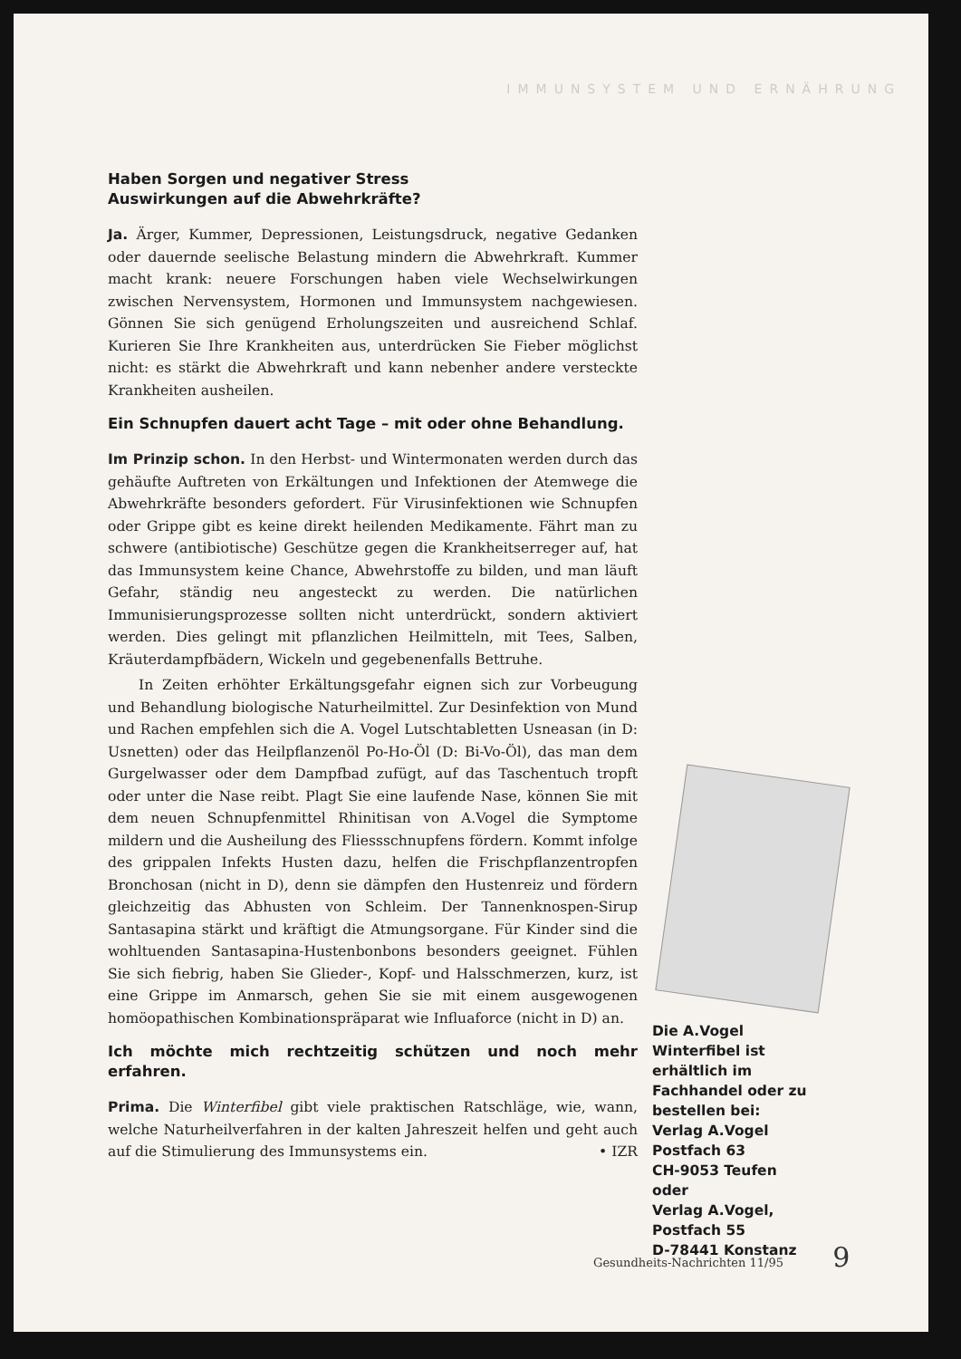IMMUNSYSTEM UND ERNÄHRUNG
Haben Sorgen und negativer Stress
Auswirkungen auf die Abwehrkräfte?
Ja. Ärger, Kummer, Depressionen, Leistungsdruck, negative Gedanken oder dauernde seelische Belastung mindern die Abwehrkraft. Kummer macht krank: neuere Forschungen haben viele Wechselwirkungen zwischen Nervensystem, Hormonen und Immunsystem nachgewiesen. Gönnen Sie sich genügend Erholungszeiten und ausreichend Schlaf. Kurieren Sie Ihre Krankheiten aus, unterdrücken Sie Fieber möglichst nicht: es stärkt die Abwehrkraft und kann nebenher andere versteckte Krankheiten ausheilen.
Ein Schnupfen dauert acht Tage – mit oder ohne Behandlung.
Im Prinzip schon. In den Herbst- und Wintermonaten werden durch das gehäufte Auftreten von Erkältungen und Infektionen der Atemwege die Abwehrkräfte besonders gefordert. Für Virusinfektionen wie Schnupfen oder Grippe gibt es keine direkt heilenden Medikamente. Fährt man zu schwere (antibiotische) Geschütze gegen die Krankheitserreger auf, hat das Immunsystem keine Chance, Abwehrstoffe zu bilden, und man läuft Gefahr, ständig neu angesteckt zu werden. Die natürlichen Immunisierungsprozesse sollten nicht unterdrückt, sondern aktiviert werden. Dies gelingt mit pflanzlichen Heilmitteln, mit Tees, Salben, Kräuterdampfbädern, Wickeln und gegebenenfalls Bettruhe.
In Zeiten erhöhter Erkältungsgefahr eignen sich zur Vorbeugung und Behandlung biologische Naturheilmittel. Zur Desinfektion von Mund und Rachen empfehlen sich die A. Vogel Lutschtabletten Usneasan (in D: Usnetten) oder das Heilpflanzenöl Po-Ho-Öl (D: Bi-Vo-Öl), das man dem Gurgelwasser oder dem Dampfbad zufügt, auf das Taschentuch tropft oder unter die Nase reibt. Plagt Sie eine laufende Nase, können Sie mit dem neuen Schnupfenmittel Rhinitisan von A.Vogel die Symptome mildern und die Ausheilung des Fliessschnupfens fördern. Kommt infolge des grippalen Infekts Husten dazu, helfen die Frischpflanzentropfen Bronchosan (nicht in D), denn sie dämpfen den Hustenreiz und fördern gleichzeitig das Abhusten von Schleim. Der Tannenknospen-Sirup Santasapina stärkt und kräftigt die Atmungsorgane. Für Kinder sind die wohltuenden Santasapina-Hustenbonbons besonders geeignet. Fühlen Sie sich fiebrig, haben Sie Glieder-, Kopf- und Halsschmerzen, kurz, ist eine Grippe im Anmarsch, gehen Sie sie mit einem ausgewogenen homöopathischen Kombinationspräparat wie Influaforce (nicht in D) an.
Ich möchte mich rechtzeitig schützen und noch mehr erfahren.
Prima. Die Winterfibel gibt viele praktischen Ratschläge, wie, wann, welche Naturheilverfahren in der kalten Jahreszeit helfen und geht auch auf die Stimulierung des Immunsystems ein. • IZR
Die A.Vogel
Winterfibel ist erhältlich im Fachhandel oder zu bestellen bei:
Verlag A.Vogel
Postfach 63
CH-9053 Teufen
oder
Verlag A.Vogel,
Postfach 55
D-78441 Konstanz
Gesundheits-Nachrichten 11/95 9